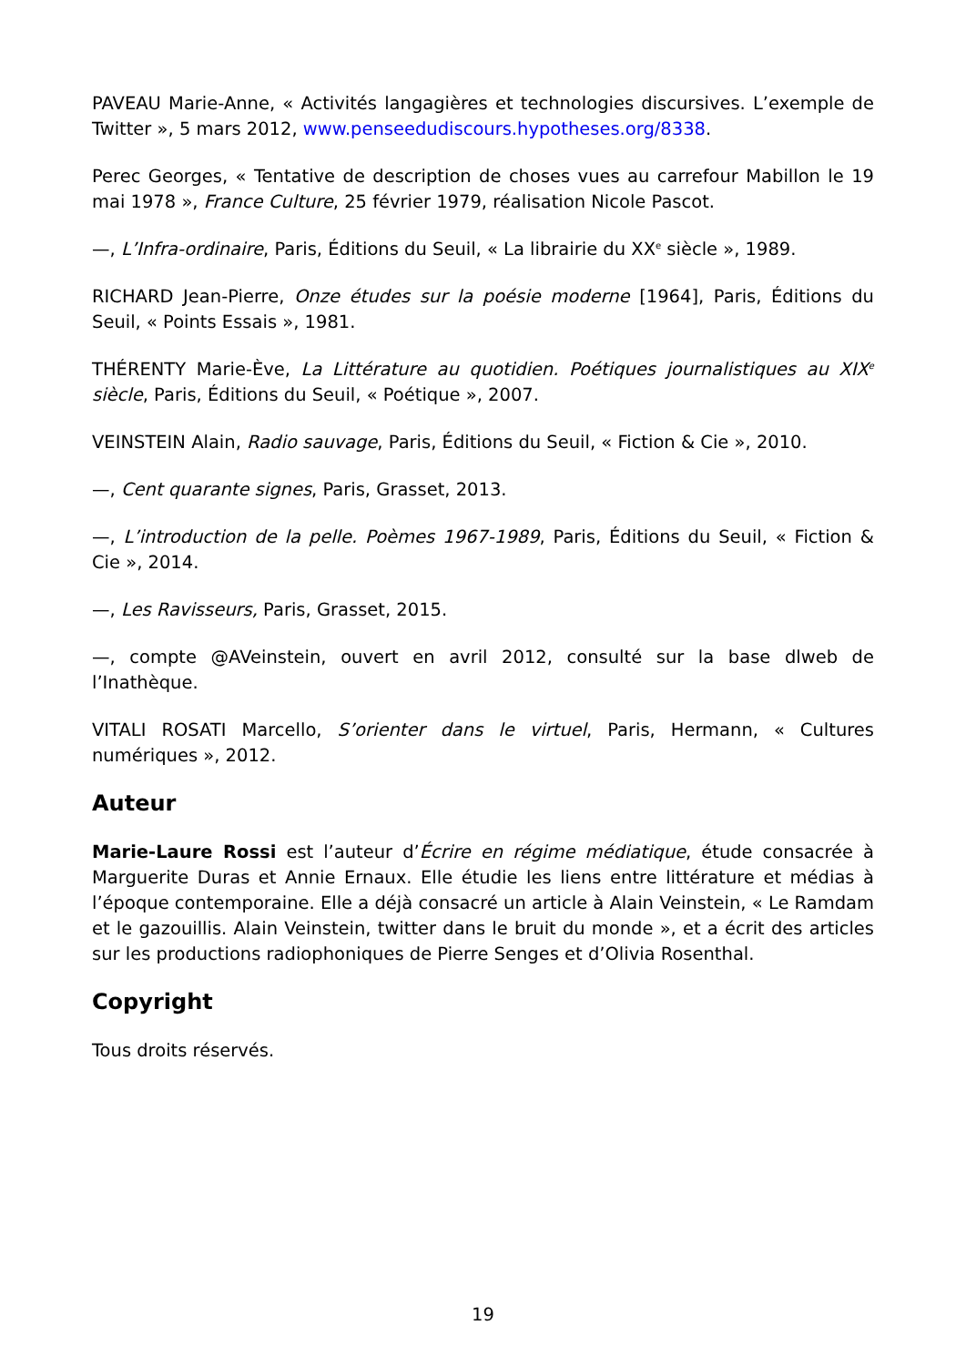PAVEAU Marie-Anne, « Activités langagières et technologies discursives. L’exemple de Twitter », 5 mars 2012, www.penseedudiscours.hypotheses.org/8338.
Perec Georges, « Tentative de description de choses vues au carrefour Mabillon le 19 mai 1978 », France Culture, 25 février 1979, réalisation Nicole Pascot.
—, L’Infra-ordinaire, Paris, Éditions du Seuil, « La librairie du XX<sup>e</sup> siècle », 1989.
RICHARD Jean-Pierre, Onze études sur la poésie moderne [1964], Paris, Éditions du Seuil, « Points Essais », 1981.
THÉRENTY Marie-Ève, La Littérature au quotidien. Poétiques journalistiques au XIX<sup>e</sup> siècle, Paris, Éditions du Seuil, « Poétique », 2007.
VEINSTEIN Alain, Radio sauvage, Paris, Éditions du Seuil, « Fiction & Cie », 2010.
—, Cent quarante signes, Paris, Grasset, 2013.
—, L’introduction de la pelle. Poèmes 1967-1989, Paris, Éditions du Seuil, « Fiction & Cie », 2014.
—, Les Ravisseurs, Paris, Grasset, 2015.
—, compte @AVeinstein, ouvert en avril 2012, consulté sur la base dlweb de l’Inathèque.
VITALI ROSATI Marcello, S’orienter dans le virtuel, Paris, Hermann, « Cultures numériques », 2012.
Auteur
Marie-Laure Rossi est l’auteur d’Écrire en régime médiatique, étude consacrée à Marguerite Duras et Annie Ernaux. Elle étudie les liens entre littérature et médias à l’époque contemporaine. Elle a déjà consacré un article à Alain Veinstein, « Le Ramdam et le gazouillis. Alain Veinstein, twitter dans le bruit du monde », et a écrit des articles sur les productions radiophoniques de Pierre Senges et d’Olivia Rosenthal.
Copyright
Tous droits réservés.
19